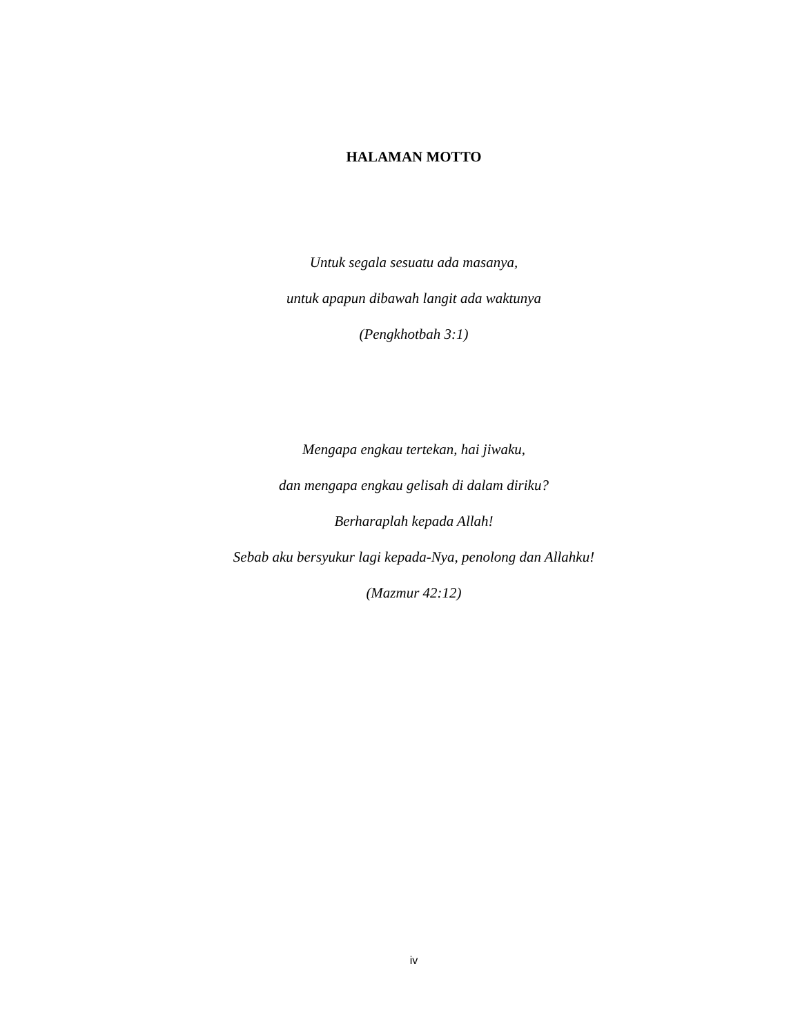HALAMAN MOTTO
Untuk segala sesuatu ada masanya,
untuk apapun dibawah langit ada waktunya
(Pengkhotbah 3:1)
Mengapa engkau tertekan, hai jiwaku,
dan mengapa engkau gelisah di dalam diriku?
Berharaplah kepada Allah!
Sebab aku bersyukur lagi kepada-Nya, penolong dan Allahku!
(Mazmur 42:12)
iv